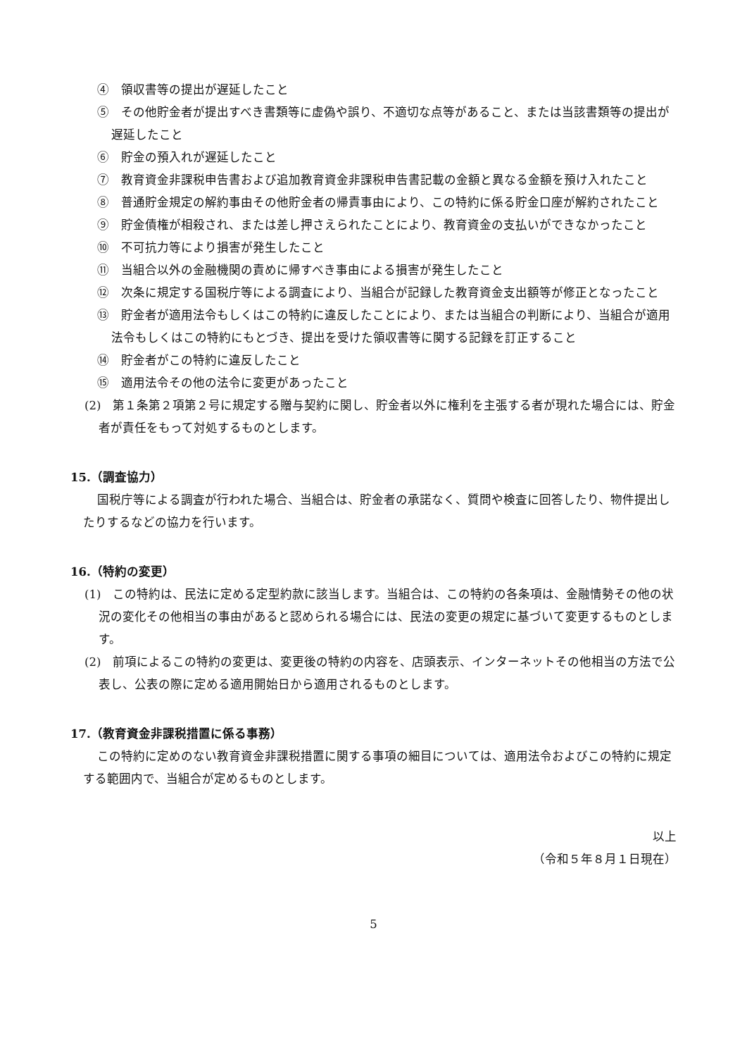④　領収書等の提出が遅延したこと
⑤　その他貯金者が提出すべき書類等に虚偽や誤り、不適切な点等があること、または当該書類等の提出が遅延したこと
⑥　貯金の預入れが遅延したこと
⑦　教育資金非課税申告書および追加教育資金非課税申告書記載の金額と異なる金額を預け入れたこと
⑧　普通貯金規定の解約事由その他貯金者の帰責事由により、この特約に係る貯金口座が解約されたこと
⑨　貯金債権が相殺され、または差し押さえられたことにより、教育資金の支払いができなかったこと
⑩　不可抗力等により損害が発生したこと
⑪　当組合以外の金融機関の責めに帰すべき事由による損害が発生したこと
⑫　次条に規定する国税庁等による調査により、当組合が記録した教育資金支出額等が修正となったこと
⑬　貯金者が適用法令もしくはこの特約に違反したことにより、または当組合の判断により、当組合が適用法令もしくはこの特約にもとづき、提出を受けた領収書等に関する記録を訂正すること
⑭　貯金者がこの特約に違反したこと
⑮　適用法令その他の法令に変更があったこと
(2)　第１条第２項第２号に規定する贈与契約に関し、貯金者以外に権利を主張する者が現れた場合には、貯金者が責任をもって対処するものとします。
15.（調査協力）
国税庁等による調査が行われた場合、当組合は、貯金者の承諾なく、質問や検査に回答したり、物件提出したりするなどの協力を行います。
16.（特約の変更）
(1)　この特約は、民法に定める定型約款に該当します。当組合は、この特約の各条項は、金融情勢その他の状況の変化その他相当の事由があると認められる場合には、民法の変更の規定に基づいて変更するものとします。
(2)　前項によるこの特約の変更は、変更後の特約の内容を、店頭表示、インターネットその他相当の方法で公表し、公表の際に定める適用開始日から適用されるものとします。
17.（教育資金非課税措置に係る事務）
この特約に定めのない教育資金非課税措置に関する事項の細目については、適用法令およびこの特約に規定する範囲内で、当組合が定めるものとします。
以上
（令和５年８月１日現在）
5